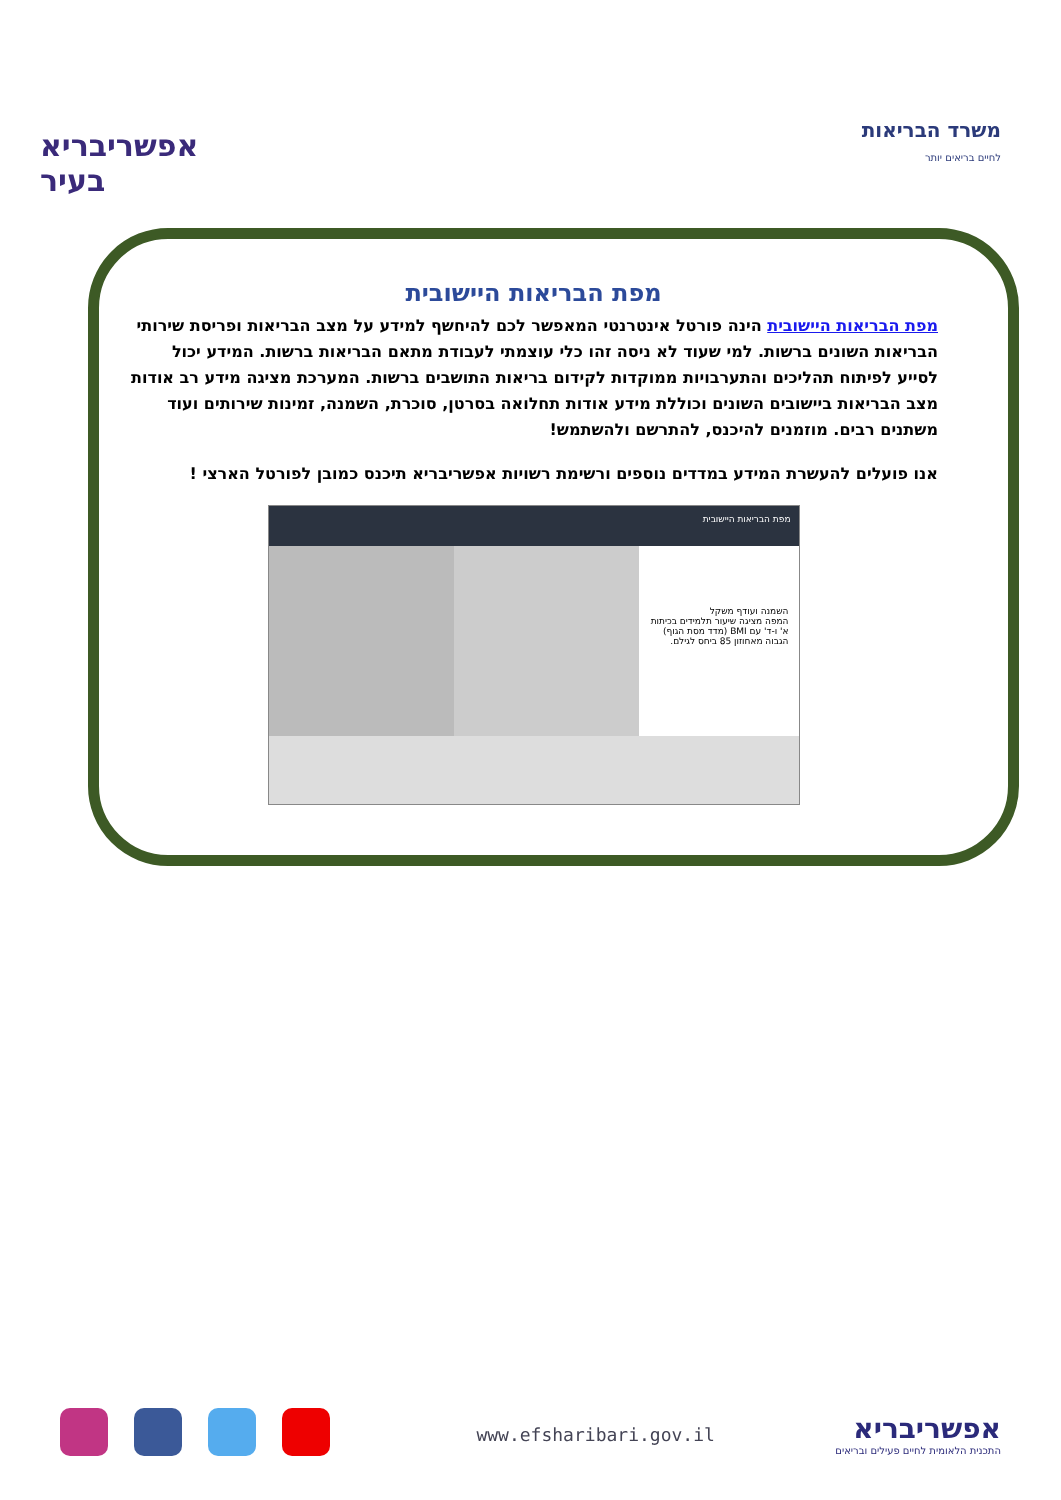אפשריבריא בעיר
משרד הבריאות
לחיים בריאים יותר
מפת הבריאות היישובית
מפת הבריאות היישובית הינה פורטל אינטרנטי המאפשר לכם להיחשף למידע על מצב הבריאות ופריסת שירותי הבריאות השונים ברשות. למי שעוד לא ניסה זהו כלי עוצמתי לעבודת מתאם הבריאות ברשות. המידע יכול לסייע לפיתוח תהליכים והתערבויות ממוקדות לקידום בריאות התושבים ברשות. המערכת מציגה מידע רב אודות מצב הבריאות ביישובים השונים וכוללת מידע אודות תחלואה בסרטן, סוכרת, השמנה, זמינות שירותים ועוד משתנים רבים. מוזמנים להיכנס, להתרשם ולהשתמש!
אנו פועלים להעשרת המידע במדדים נוספים ורשימת רשויות אפשריבריא תיכנס כמובן לפורטל הארצי !
מפת הבריאות היישובית
השמנה ועודף משקל
המפה מציגה שיעור תלמידים בכיתות א' ו-ד' עם BMI (מדד מסת הגוף) הגבוה מאחוזון 85 ביחס לגילם.
www.efsharibari.gov.il
אפשריבריא
התכנית הלאומית לחיים פעילים ובריאים